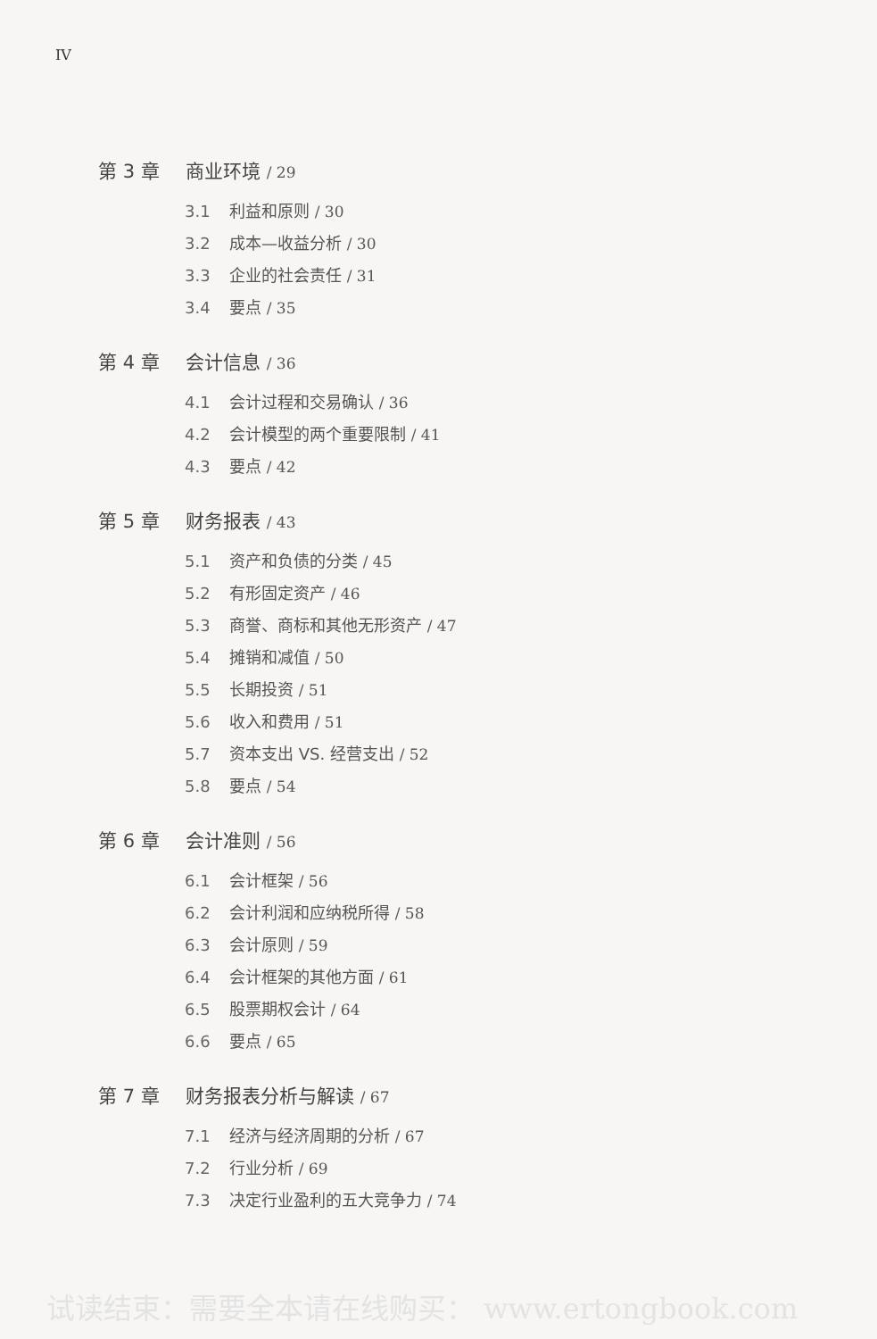IV
第 3 章 商业环境 / 29
3.1 利益和原则 / 30
3.2 成本—收益分析 / 30
3.3 企业的社会责任 / 31
3.4 要点 / 35
第 4 章 会计信息 / 36
4.1 会计过程和交易确认 / 36
4.2 会计模型的两个重要限制 / 41
4.3 要点 / 42
第 5 章 财务报表 / 43
5.1 资产和负债的分类 / 45
5.2 有形固定资产 / 46
5.3 商誉、商标和其他无形资产 / 47
5.4 摊销和减值 / 50
5.5 长期投资 / 51
5.6 收入和费用 / 51
5.7 资本支出 VS. 经营支出 / 52
5.8 要点 / 54
第 6 章 会计准则 / 56
6.1 会计框架 / 56
6.2 会计利润和应纳税所得 / 58
6.3 会计原则 / 59
6.4 会计框架的其他方面 / 61
6.5 股票期权会计 / 64
6.6 要点 / 65
第 7 章 财务报表分析与解读 / 67
7.1 经济与经济周期的分析 / 67
7.2 行业分析 / 69
7.3 决定行业盈利的五大竞争力 / 74
试读结束：需要全本请在线购买： www.ertongbook.com